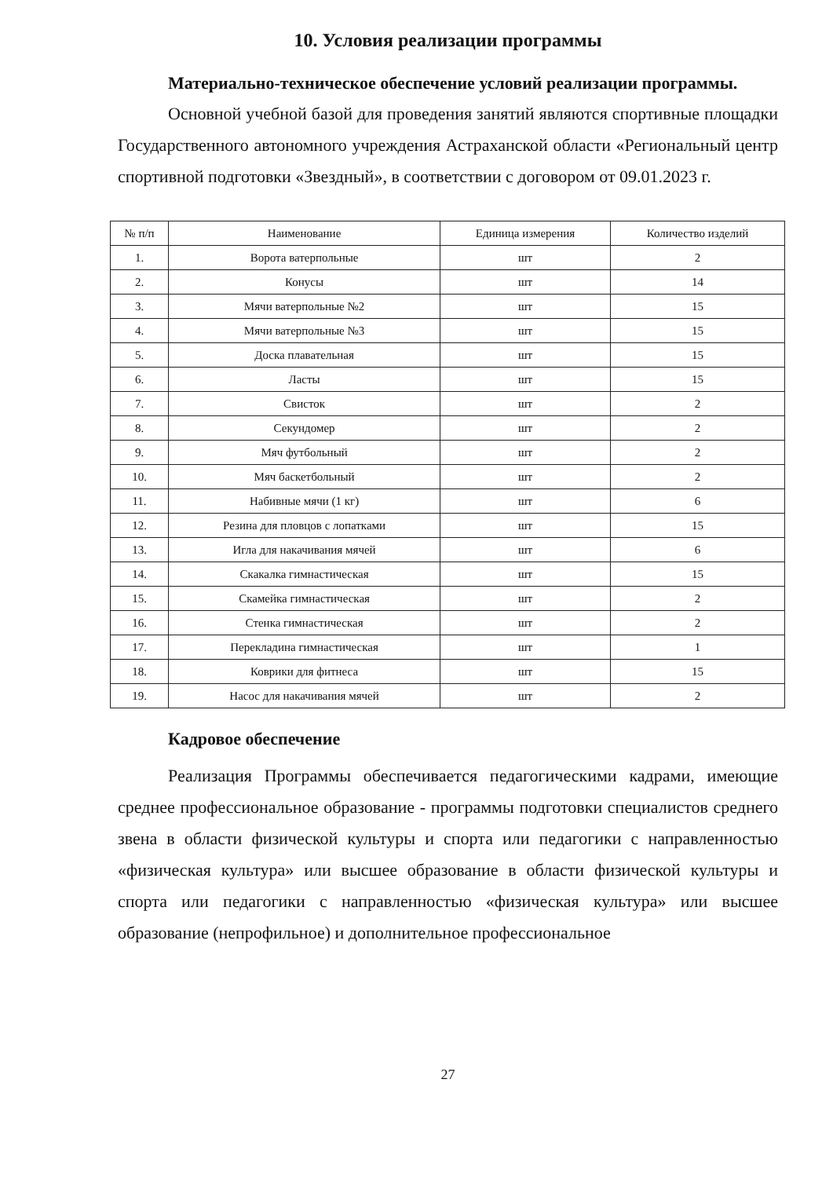10. Условия реализации программы
Материально-техническое обеспечение условий реализации программы.
Основной учебной базой для проведения занятий являются спортивные площадки Государственного автономного учреждения Астраханской области «Региональный центр спортивной подготовки «Звездный», в соответствии с договором от 09.01.2023 г.
| № п/п | Наименование | Единица измерения | Количество изделий |
| --- | --- | --- | --- |
| 1. | Ворота ватерпольные | шт | 2 |
| 2. | Конусы | шт | 14 |
| 3. | Мячи ватерпольные №2 | шт | 15 |
| 4. | Мячи ватерпольные №3 | шт | 15 |
| 5. | Доска плавательная | шт | 15 |
| 6. | Ласты | шт | 15 |
| 7. | Свисток | шт | 2 |
| 8. | Секундомер | шт | 2 |
| 9. | Мяч футбольный | шт | 2 |
| 10. | Мяч баскетбольный | шт | 2 |
| 11. | Набивные мячи (1 кг) | шт | 6 |
| 12. | Резина для пловцов с лопатками | шт | 15 |
| 13. | Игла для накачивания мячей | шт | 6 |
| 14. | Скакалка гимнастическая | шт | 15 |
| 15. | Скамейка гимнастическая | шт | 2 |
| 16. | Стенка гимнастическая | шт | 2 |
| 17. | Перекладина гимнастическая | шт | 1 |
| 18. | Коврики для фитнеса | шт | 15 |
| 19. | Насос для накачивания мячей | шт | 2 |
Кадровое обеспечение
Реализация Программы обеспечивается педагогическими кадрами, имеющие среднее профессиональное образование - программы подготовки специалистов среднего звена в области физической культуры и спорта или педагогики с направленностью «физическая культура» или высшее образование в области физической культуры и спорта или педагогики с направленностью «физическая культура» или высшее образование (непрофильное) и дополнительное профессиональное
27